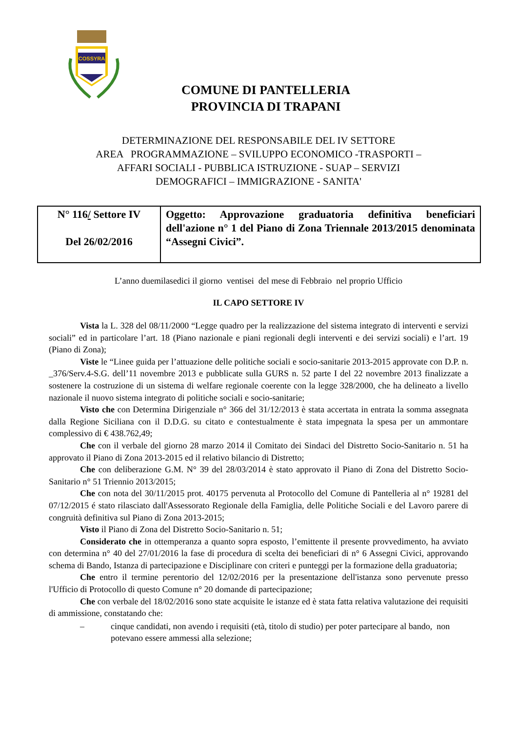COSSYRA
COMUNE DI PANTELLERIA
PROVINCIA DI TRAPANI
DETERMINAZIONE DEL RESPONSABILE DEL IV SETTORE
AREA PROGRAMMAZIONE – SVILUPPO ECONOMICO -TRASPORTI –
AFFARI SOCIALI - PUBBLICA ISTRUZIONE - SUAP – SERVIZI
DEMOGRAFICI – IMMIGRAZIONE - SANITA'
| N° 116 / Settore IV Del 26/02/2016 | Oggetto: Approvazione graduatoria definitiva beneficiari dell'azione n° 1 del Piano di Zona Triennale 2013/2015 denominata “Assegni Civici”. |
L’anno duemilasedici il giorno ventisei del mese di Febbraio nel proprio Ufficio
IL CAPO SETTORE IV
Vista la L. 328 del 08/11/2000 “Legge quadro per la realizzazione del sistema integrato di interventi e servizi sociali” ed in particolare l’art. 18 (Piano nazionale e piani regionali degli interventi e dei servizi sociali) e l’art. 19 (Piano di Zona);
Viste le “Linee guida per l’attuazione delle politiche sociali e socio-sanitarie 2013-2015 approvate con D.P. n. _376/Serv.4-S.G. dell’11 novembre 2013 e pubblicate sulla GURS n. 52 parte I del 22 novembre 2013 finalizzate a sostenere la costruzione di un sistema di welfare regionale coerente con la legge 328/2000, che ha delineato a livello nazionale il nuovo sistema integrato di politiche sociali e socio-sanitarie;
Visto che con Determina Dirigenziale n° 366 del 31/12/2013 è stata accertata in entrata la somma assegnata dalla Regione Siciliana con il D.D.G. su citato e contestualmente è stata impegnata la spesa per un ammontare complessivo di € 438.762,49;
Che con il verbale del giorno 28 marzo 2014 il Comitato dei Sindaci del Distretto Socio-Sanitario n. 51 ha approvato il Piano di Zona 2013-2015 ed il relativo bilancio di Distretto;
Che con deliberazione G.M. N° 39 del 28/03/2014 è stato approvato il Piano di Zona del Distretto Socio-Sanitario n° 51 Triennio 2013/2015;
Che con nota del 30/11/2015 prot. 40175 pervenuta al Protocollo del Comune di Pantelleria al n° 19281 del 07/12/2015 é stato rilasciato dall'Assessorato Regionale della Famiglia, delle Politiche Sociali e del Lavoro parere di congruità definitiva sul Piano di Zona 2013-2015;
Visto il Piano di Zona del Distretto Socio-Sanitario n. 51;
Considerato che in ottemperanza a quanto sopra esposto, l’emittente il presente provvedimento, ha avviato con determina n° 40 del 27/01/2016 la fase di procedura di scelta dei beneficiari di n° 6 Assegni Civici, approvando schema di Bando, Istanza di partecipazione e Disciplinare con criteri e punteggi per la formazione della graduatoria;
Che entro il termine perentorio del 12/02/2016 per la presentazione dell'istanza sono pervenute presso l'Ufficio di Protocollo di questo Comune n° 20 domande di partecipazione;
Che con verbale del 18/02/2016 sono state acquisite le istanze ed è stata fatta relativa valutazione dei requisiti di ammissione, constatando che:
– cinque candidati, non avendo i requisiti (età, titolo di studio) per poter partecipare al bando, non potevano essere ammessi alla selezione;